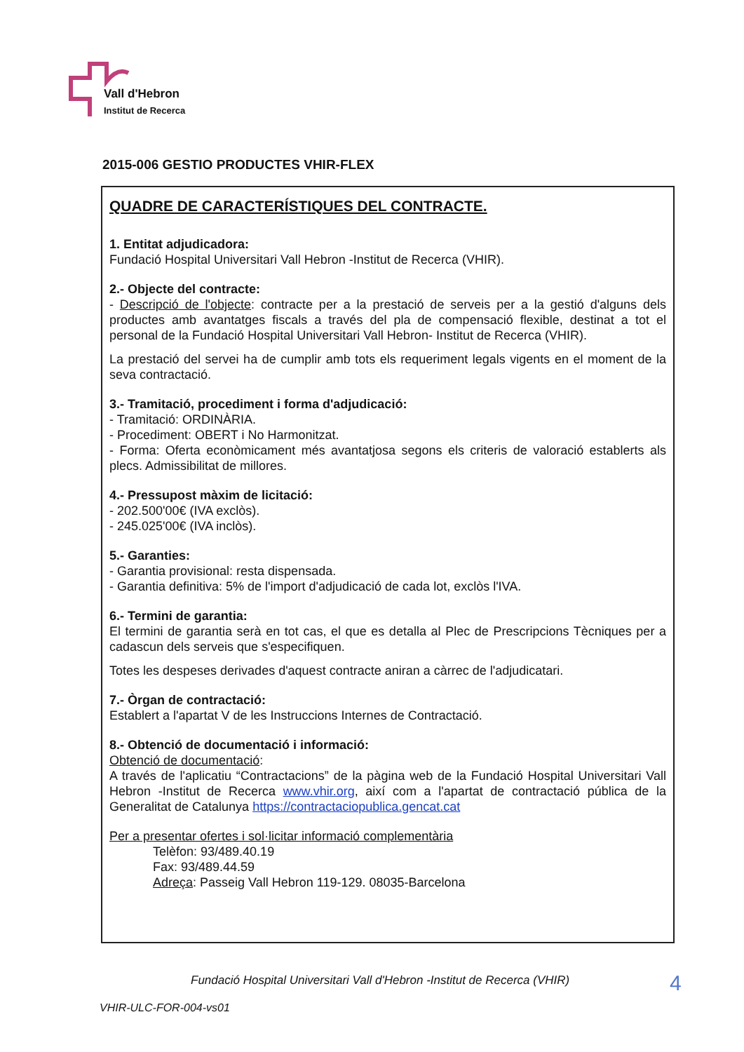Vall d'Hebron
Institut de Recerca
2015-006 GESTIO PRODUCTES VHIR-FLEX
QUADRE DE CARACTERÍSTIQUES DEL CONTRACTE.
1. Entitat adjudicadora:
Fundació Hospital Universitari Vall Hebron -Institut de Recerca (VHIR).
2.- Objecte del contracte:
- Descripció de l'objecte: contracte per a la prestació de serveis per a la gestió d'alguns dels productes amb avantatges fiscals a través del pla de compensació flexible, destinat a tot el personal de la Fundació Hospital Universitari Vall Hebron- Institut de Recerca (VHIR).
La prestació del servei ha de cumplir amb tots els requeriment legals vigents en el moment de la seva contractació.
3.- Tramitació, procediment i forma d'adjudicació:
- Tramitació: ORDINÀRIA.
- Procediment: OBERT i No Harmonitzat.
- Forma: Oferta econòmicament més avantatjosa segons els criteris de valoració establerts als plecs. Admissibilitat de millores.
4.- Pressupost màxim de licitació:
- 202.500'00€ (IVA exclòs).
- 245.025'00€ (IVA inclòs).
5.- Garanties:
- Garantia provisional: resta dispensada.
- Garantia definitiva: 5% de l'import d'adjudicació de cada lot, exclòs l'IVA.
6.- Termini de garantia:
El termini de garantia serà en tot cas, el que es detalla al Plec de Prescripcions Tècniques per a cadascun dels serveis que s'especifiquen.
Totes les despeses derivades d'aquest contracte aniran a càrrec de l'adjudicatari.
7.- Òrgan de contractació:
Establert a l'apartat V de les Instruccions Internes de Contractació.
8.- Obtenció de documentació i informació:
Obtenció de documentació:
A través de l'aplicatiu “Contractacions” de la pàgina web de la Fundació Hospital Universitari Vall Hebron -Institut de Recerca www.vhir.org, així com a l'apartat de contractació pública de la Generalitat de Catalunya https://contractaciopublica.gencat.cat
Per a presentar ofertes i sol·licitar informació complementària
Telèfon: 93/489.40.19
Fax: 93/489.44.59
Adreça: Passeig Vall Hebron 119-129. 08035-Barcelona
Fundació Hospital Universitari Vall d'Hebron -Institut de Recerca (VHIR)
4
VHIR-ULC-FOR-004-vs01